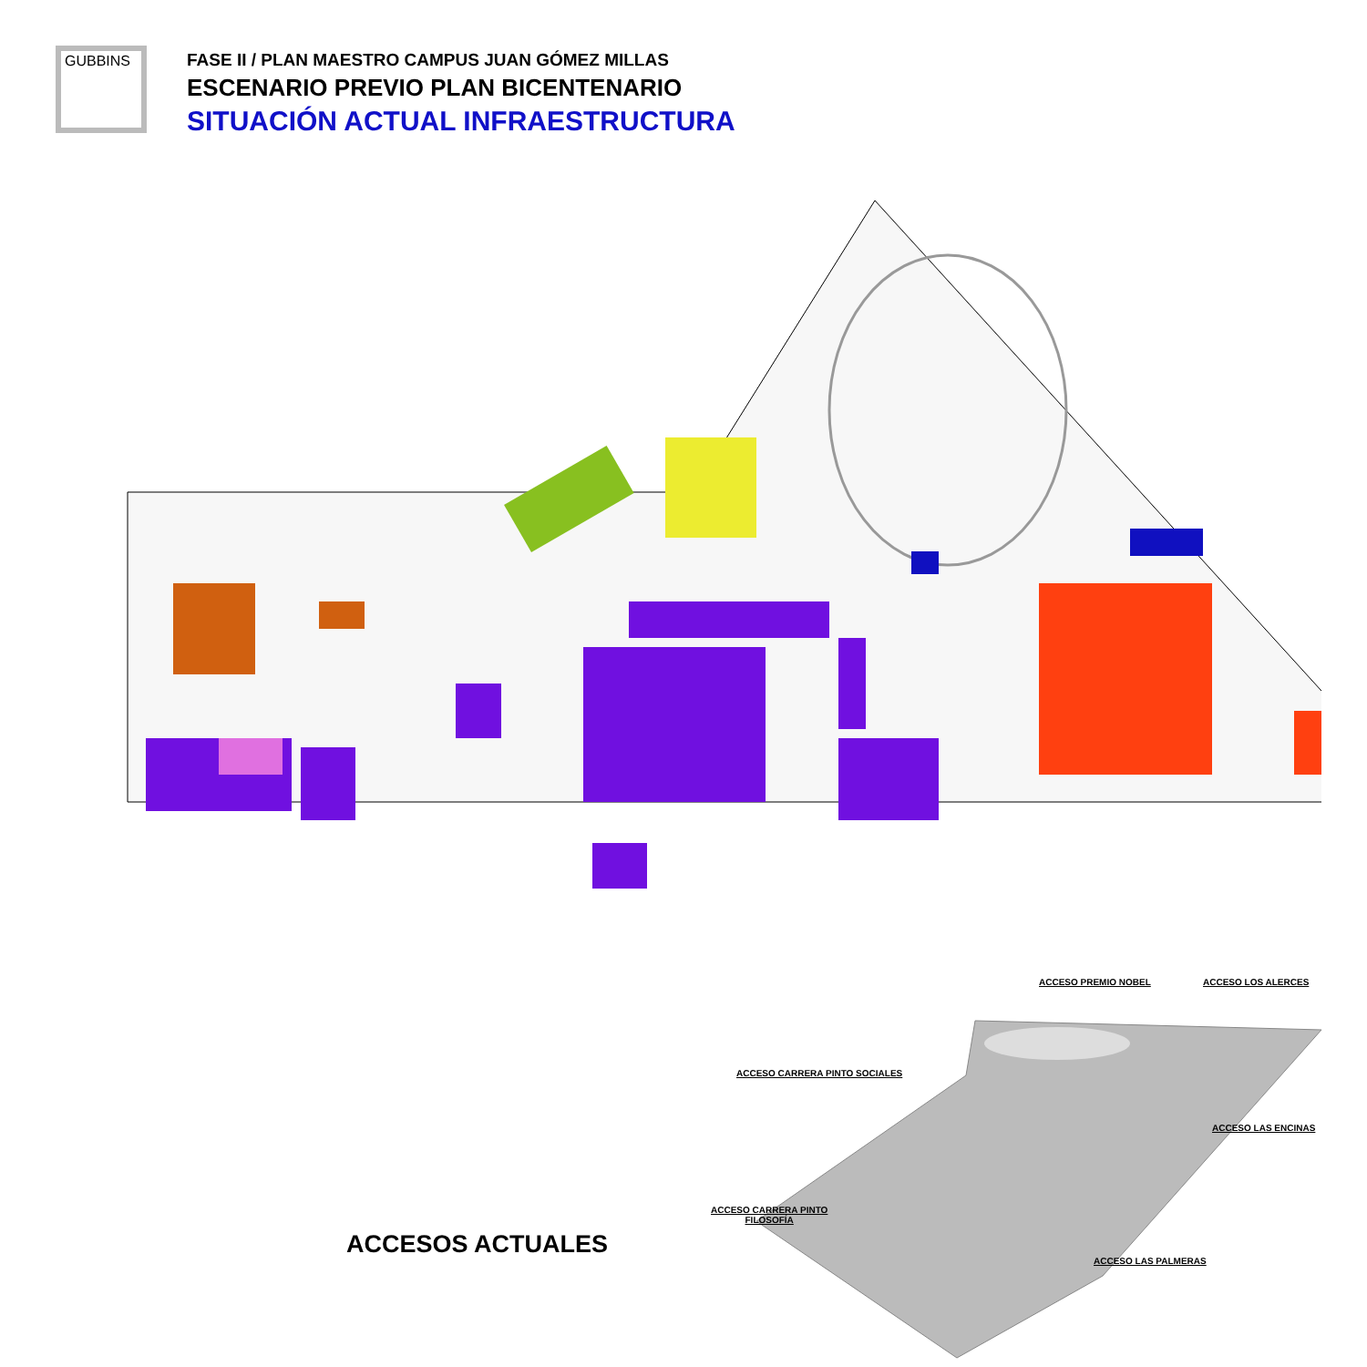GUBBINS
FASE II / PLAN MAESTRO CAMPUS JUAN GÓMEZ MILLAS
ESCENARIO PREVIO PLAN BICENTENARIO
SITUACIÓN ACTUAL INFRAESTRUCTURA
ACCESOS ACTUALES
ACCESO PREMIO NOBEL ACCESO LOS ALERCES
ACCESO CARRERA PINTO SOCIALES
ACCESO LAS ENCINAS
ACCESO CARRERA PINTO
FILOSOFÍA
ACCESO LAS PALMERAS